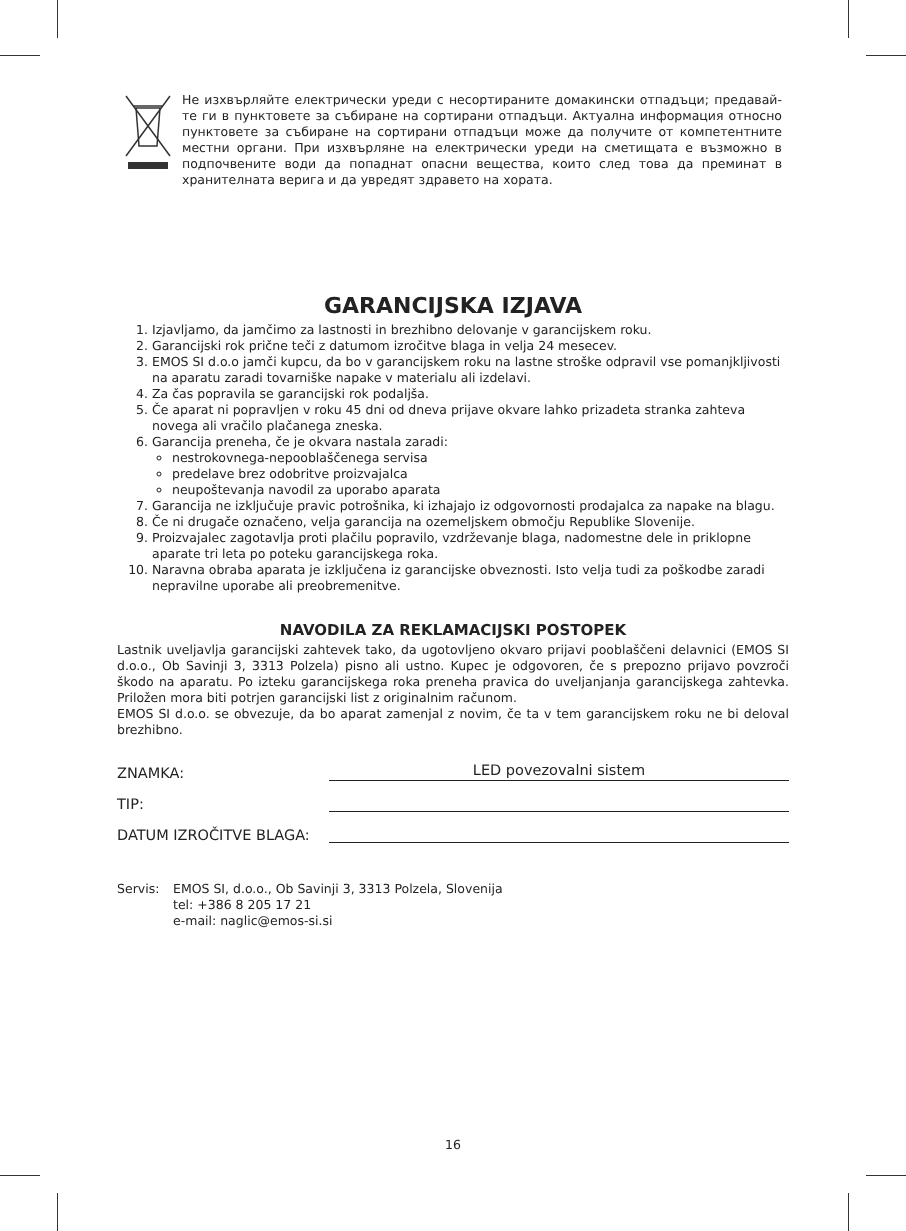Не изхвърляйте електрически уреди с несортираните домакински отпадъци; предавай-те ги в пунктовете за събиране на сортирани отпадъци. Актуална информация относно пунктовете за събиране на сортирани отпадъци може да получите от компетентните местни органи. При изхвърляне на електрически уреди на сметищата е възможно в подпочвените води да попаднат опасни вещества, които след това да преминат в хранителната верига и да увредят здравето на хората.
GARANCIJSKA IZJAVA
1. Izjavljamo, da jamčimo za lastnosti in brezhibno delovanje v garancijskem roku.
2. Garancijski rok prične teči z datumom izročitve blaga in velja 24 mesecev.
3. EMOS SI d.o.o jamči kupcu, da bo v garancijskem roku na lastne stroške odpravil vse pomanjkljivosti na aparatu zaradi tovarniške napake v materialu ali izdelavi.
4. Za čas popravila se garancijski rok podaljša.
5. Če aparat ni popravljen v roku 45 dni od dneva prijave okvare lahko prizadeta stranka zahteva novega ali vračilo plačanega zneska.
6. Garancija preneha, če je okvara nastala zaradi:
nestrokovnega-nepooblaščenega servisa
predelave brez odobritve proizvajalca
neupoštevanja navodil za uporabo aparata
7. Garancija ne izključuje pravic potrošnika, ki izhajajo iz odgovornosti prodajalca za napake na blagu.
8. Če ni drugače označeno, velja garancija na ozemeljskem območju Republike Slovenije.
9. Proizvajalec zagotavlja proti plačilu popravilo, vzdrževanje blaga, nadomestne dele in priklopne aparate tri leta po poteku garancijskega roka.
10. Naravna obraba aparata je izključena iz garancijske obveznosti. Isto velja tudi za poškodbe zaradi nepravilne uporabe ali preobremenitve.
NAVODILA ZA REKLAMACIJSKI POSTOPEK
Lastnik uveljavlja garancijski zahtevek tako, da ugotovljeno okvaro prijavi pooblaščeni delavnici (EMOS SI d.o.o., Ob Savinji 3, 3313 Polzela) pisno ali ustno. Kupec je odgovoren, če s prepozno prijavo povzroči škodo na aparatu. Po izteku garancijskega roka preneha pravica do uveljanjanja garancijskega zahtevka. Priložen mora biti potrjen garancijski list z originalnim računom.
EMOS SI d.o.o. se obvezuje, da bo aparat zamenjal z novim, če ta v tem garancijskem roku ne bi deloval brezhibno.
ZNAMKA: LED povezovalni sistem
TIP:
DATUM IZROČITVE BLAGA:
Servis: EMOS SI, d.o.o., Ob Savinji 3, 3313 Polzela, Slovenija
tel: +386 8 205 17 21
e-mail: naglic@emos-si.si
16